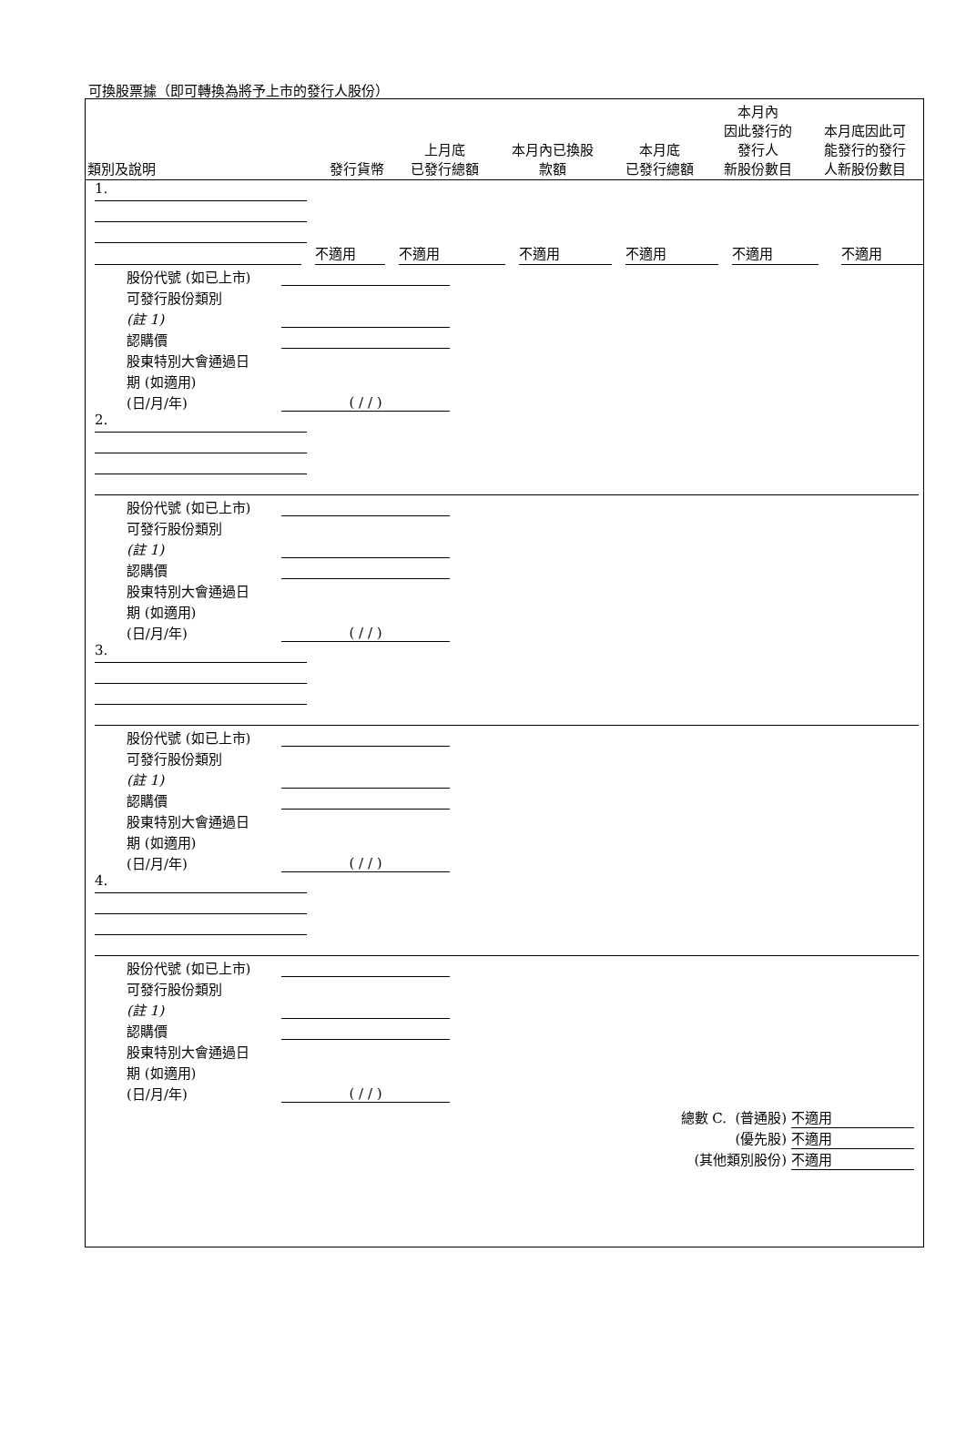可換股票據（即可轉換為將予上市的發行人股份）
| 類別及說明 | 發行貨幣 | 上月底 已發行總額 | 本月內已換股 款額 | 本月底 已發行總額 | 本月內 因此發行的 發行人 新股份數目 | 本月底因此可 能發行的發行 人新股份數目 |
| --- | --- | --- | --- | --- | --- | --- |
1.
不適用
不適用
不適用
不適用
不適用
不適用
股份代號 (如已上市)
可發行股份類別
(註 1)
認購價
股東特別大會通過日
期 (如適用)
(日/月/年) ( / / )
2.
股份代號 (如已上市)
可發行股份類別
(註 1)
認購價
股東特別大會通過日
期 (如適用)
(日/月/年) ( / / )
3.
股份代號 (如已上市)
可發行股份類別
(註 1)
認購價
股東特別大會通過日
期 (如適用)
(日/月/年) ( / / )
4.
股份代號 (如已上市)
可發行股份類別
(註 1)
認購價
股東特別大會通過日
期 (如適用)
(日/月/年) ( / / )
總數 C. (普通股) 不適用
(優先股) 不適用
(其他類別股份) 不適用